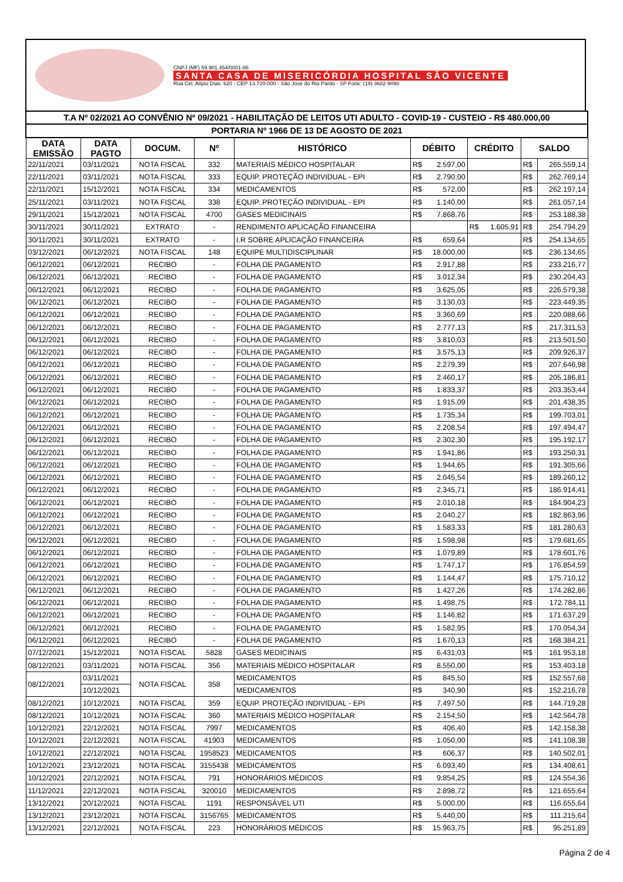CNPJ (MF) 59.901.454/0001-86
SANTA CASA DE MISERICÓRDIA HOSPITAL SÃO VICENTE
Rua Cel. Alípio Dias, 620 - CEP 13.720-000 - São José do Rio Pardo - SP Fone: (19) 3682-9090
| T.A Nº 02/2021 AO CONVÊNIO Nº 09/2021 - HABILITAÇÃO DE LEITOS UTI ADULTO - COVID-19 - CUSTEIO - R$ 480.000,00 | | | | | | | | |
| PORTARIA Nº 1966 DE 13 DE AGOSTO DE 2021 | | | | | | | | |
| DATA EMISSÃO | DATA PAGTO | DOCUM. | Nº | HISTÓRICO | DÉBITO | CRÉDITO | SALDO | |
| 22/11/2021 | 03/11/2021 | NOTA FISCAL | 332 | MATERIAIS MÉDICO HOSPITALAR | R$ 2.597,00 | | R$ | 265.559,14 |
| 22/11/2021 | 03/11/2021 | NOTA FISCAL | 333 | EQUIP. PROTEÇÃO INDIVIDUAL - EPI | R$ 2.790,00 | | R$ | 262.769,14 |
| 22/11/2021 | 15/12/2021 | NOTA FISCAL | 334 | MEDICAMENTOS | R$ 572,00 | | R$ | 262.197,14 |
| 25/11/2021 | 03/11/2021 | NOTA FISCAL | 338 | EQUIP. PROTEÇÃO INDIVIDUAL - EPI | R$ 1.140,00 | | R$ | 261.057,14 |
| 29/11/2021 | 15/12/2021 | NOTA FISCAL | 4700 | GASES MEDICINAIS | R$ 7.868,76 | | R$ | 253.188,38 |
| 30/11/2021 | 30/11/2021 | EXTRATO | - | RENDIMENTO APLICAÇÃO FINANCEIRA | | R$ 1.605,91 | R$ | 254.794,29 |
| 30/11/2021 | 30/11/2021 | EXTRATO | - | I.R SOBRE APLICAÇÃO FINANCEIRA | R$ 659,64 | | R$ | 254.134,65 |
| 03/12/2021 | 06/12/2021 | NOTA FISCAL | 148 | EQUIPE MULTIDISCIPLINAR | R$ 18.000,00 | | R$ | 236.134,65 |
| 06/12/2021 | 06/12/2021 | RECIBO | - | FOLHA DE PAGAMENTO | R$ 2.917,88 | | R$ | 233.216,77 |
| 06/12/2021 | 06/12/2021 | RECIBO | - | FOLHA DE PAGAMENTO | R$ 3.012,34 | | R$ | 230.204,43 |
| 06/12/2021 | 06/12/2021 | RECIBO | - | FOLHA DE PAGAMENTO | R$ 3.625,05 | | R$ | 226.579,38 |
| 06/12/2021 | 06/12/2021 | RECIBO | - | FOLHA DE PAGAMENTO | R$ 3.130,03 | | R$ | 223.449,35 |
| 06/12/2021 | 06/12/2021 | RECIBO | - | FOLHA DE PAGAMENTO | R$ 3.360,69 | | R$ | 220.088,66 |
| 06/12/2021 | 06/12/2021 | RECIBO | - | FOLHA DE PAGAMENTO | R$ 2.777,13 | | R$ | 217.311,53 |
| 06/12/2021 | 06/12/2021 | RECIBO | - | FOLHA DE PAGAMENTO | R$ 3.810,03 | | R$ | 213.501,50 |
| 06/12/2021 | 06/12/2021 | RECIBO | - | FOLHA DE PAGAMENTO | R$ 3.575,13 | | R$ | 209.926,37 |
| 06/12/2021 | 06/12/2021 | RECIBO | - | FOLHA DE PAGAMENTO | R$ 2.279,39 | | R$ | 207.646,98 |
| 06/12/2021 | 06/12/2021 | RECIBO | - | FOLHA DE PAGAMENTO | R$ 2.460,17 | | R$ | 205.186,81 |
| 06/12/2021 | 06/12/2021 | RECIBO | - | FOLHA DE PAGAMENTO | R$ 1.833,37 | | R$ | 203.353,44 |
| 06/12/2021 | 06/12/2021 | RECIBO | - | FOLHA DE PAGAMENTO | R$ 1.915,09 | | R$ | 201.438,35 |
| 06/12/2021 | 06/12/2021 | RECIBO | - | FOLHA DE PAGAMENTO | R$ 1.735,34 | | R$ | 199.703,01 |
| 06/12/2021 | 06/12/2021 | RECIBO | - | FOLHA DE PAGAMENTO | R$ 2.208,54 | | R$ | 197.494,47 |
| 06/12/2021 | 06/12/2021 | RECIBO | - | FOLHA DE PAGAMENTO | R$ 2.302,30 | | R$ | 195.192,17 |
| 06/12/2021 | 06/12/2021 | RECIBO | - | FOLHA DE PAGAMENTO | R$ 1.941,86 | | R$ | 193.250,31 |
| 06/12/2021 | 06/12/2021 | RECIBO | - | FOLHA DE PAGAMENTO | R$ 1.944,65 | | R$ | 191.305,66 |
| 06/12/2021 | 06/12/2021 | RECIBO | - | FOLHA DE PAGAMENTO | R$ 2.045,54 | | R$ | 189.260,12 |
| 06/12/2021 | 06/12/2021 | RECIBO | - | FOLHA DE PAGAMENTO | R$ 2.345,71 | | R$ | 186.914,41 |
| 06/12/2021 | 06/12/2021 | RECIBO | - | FOLHA DE PAGAMENTO | R$ 2.010,18 | | R$ | 184.904,23 |
| 06/12/2021 | 06/12/2021 | RECIBO | - | FOLHA DE PAGAMENTO | R$ 2.040,27 | | R$ | 182.863,96 |
| 06/12/2021 | 06/12/2021 | RECIBO | - | FOLHA DE PAGAMENTO | R$ 1.583,33 | | R$ | 181.280,63 |
| 06/12/2021 | 06/12/2021 | RECIBO | - | FOLHA DE PAGAMENTO | R$ 1.598,98 | | R$ | 179.681,65 |
| 06/12/2021 | 06/12/2021 | RECIBO | - | FOLHA DE PAGAMENTO | R$ 1.079,89 | | R$ | 178.601,76 |
| 06/12/2021 | 06/12/2021 | RECIBO | - | FOLHA DE PAGAMENTO | R$ 1.747,17 | | R$ | 176.854,59 |
| 06/12/2021 | 06/12/2021 | RECIBO | - | FOLHA DE PAGAMENTO | R$ 1.144,47 | | R$ | 175.710,12 |
| 06/12/2021 | 06/12/2021 | RECIBO | - | FOLHA DE PAGAMENTO | R$ 1.427,26 | | R$ | 174.282,86 |
| 06/12/2021 | 06/12/2021 | RECIBO | - | FOLHA DE PAGAMENTO | R$ 1.498,75 | | R$ | 172.784,11 |
| 06/12/2021 | 06/12/2021 | RECIBO | - | FOLHA DE PAGAMENTO | R$ 1.146,82 | | R$ | 171.637,29 |
| 06/12/2021 | 06/12/2021 | RECIBO | - | FOLHA DE PAGAMENTO | R$ 1.582,95 | | R$ | 170.054,34 |
| 06/12/2021 | 06/12/2021 | RECIBO | - | FOLHA DE PAGAMENTO | R$ 1.670,13 | | R$ | 168.384,21 |
| 07/12/2021 | 15/12/2021 | NOTA FISCAL | 5828 | GASES MEDICINAIS | R$ 6.431,03 | | R$ | 161.953,18 |
| 08/12/2021 | 03/11/2021 | NOTA FISCAL | 356 | MATERIAIS MÉDICO HOSPITALAR | R$ 8.550,00 | | R$ | 153.403,18 |
| 08/12/2021 | 03/11/2021 | NOTA FISCAL | 358 | MEDICAMENTOS | R$ 845,50 | | R$ | 152.557,68 |
| | 10/12/2021 | | | MEDICAMENTOS | R$ 340,90 | | R$ | 152.216,78 |
| 08/12/2021 | 10/12/2021 | NOTA FISCAL | 359 | EQUIP. PROTEÇÃO INDIVIDUAL - EPI | R$ 7.497,50 | | R$ | 144.719,28 |
| 08/12/2021 | 10/12/2021 | NOTA FISCAL | 360 | MATERIAIS MÉDICO HOSPITALAR | R$ 2.154,50 | | R$ | 142.564,78 |
| 10/12/2021 | 22/12/2021 | NOTA FISCAL | 7997 | MEDICAMENTOS | R$ 406,40 | | R$ | 142.158,38 |
| 10/12/2021 | 22/12/2021 | NOTA FISCAL | 41903 | MEDICAMENTOS | R$ 1.050,00 | | R$ | 141.108,38 |
| 10/12/2021 | 22/12/2021 | NOTA FISCAL | 1958523 | MEDICAMENTOS | R$ 606,37 | | R$ | 140.502,01 |
| 10/12/2021 | 23/12/2021 | NOTA FISCAL | 3155438 | MEDICAMENTOS | R$ 6.093,40 | | R$ | 134.408,61 |
| 10/12/2021 | 22/12/2021 | NOTA FISCAL | 791 | HONORÁRIOS MÉDICOS | R$ 9.854,25 | | R$ | 124.554,36 |
| 11/12/2021 | 22/12/2021 | NOTA FISCAL | 320010 | MEDICAMENTOS | R$ 2.898,72 | | R$ | 121.655,64 |
| 13/12/2021 | 20/12/2021 | NOTA FISCAL | 1191 | RESPONSÁVEL UTI | R$ 5.000,00 | | R$ | 116.655,64 |
| 13/12/2021 | 23/12/2021 | NOTA FISCAL | 3156765 | MEDICAMENTOS | R$ 5.440,00 | | R$ | 111.215,64 |
| 13/12/2021 | 22/12/2021 | NOTA FISCAL | 223 | HONORÁRIOS MÉDICOS | R$ 15.963,75 | | R$ | 95.251,89 |
Página 2 de 4